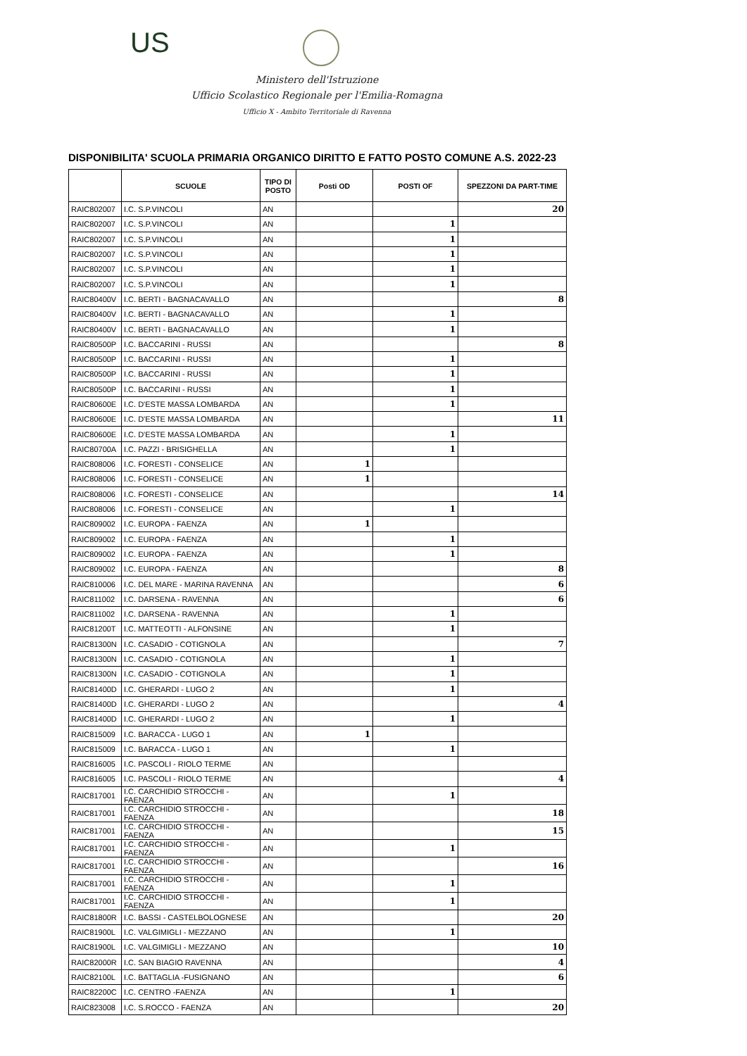US
Ministero dell'Istruzione
Ufficio Scolastico Regionale per l'Emilia-Romagna
Ufficio X - Ambito Territoriale di Ravenna
DISPONIBILITA' SCUOLA PRIMARIA ORGANICO DIRITTO E FATTO POSTO COMUNE A.S. 2022-23
| | SCUOLE | TIPO DI POSTO | Posti OD | POSTI OF | SPEZZONI DA PART-TIME |
| --- | --- | --- | --- | --- | --- |
| RAIC802007 | I.C. S.P.VINCOLI | AN | | | 20 |
| RAIC802007 | I.C. S.P.VINCOLI | AN | | 1 | |
| RAIC802007 | I.C. S.P.VINCOLI | AN | | 1 | |
| RAIC802007 | I.C. S.P.VINCOLI | AN | | 1 | |
| RAIC802007 | I.C. S.P.VINCOLI | AN | | 1 | |
| RAIC802007 | I.C. S.P.VINCOLI | AN | | 1 | |
| RAIC80400V | I.C. BERTI - BAGNACAVALLO | AN | | | 8 |
| RAIC80400V | I.C. BERTI - BAGNACAVALLO | AN | | 1 | |
| RAIC80400V | I.C. BERTI - BAGNACAVALLO | AN | | 1 | |
| RAIC80500P | I.C. BACCARINI - RUSSI | AN | | | 8 |
| RAIC80500P | I.C. BACCARINI - RUSSI | AN | | 1 | |
| RAIC80500P | I.C. BACCARINI - RUSSI | AN | | 1 | |
| RAIC80500P | I.C. BACCARINI - RUSSI | AN | | 1 | |
| RAIC80600E | I.C. D'ESTE MASSA LOMBARDA | AN | | 1 | |
| RAIC80600E | I.C. D'ESTE MASSA LOMBARDA | AN | | | 11 |
| RAIC80600E | I.C. D'ESTE MASSA LOMBARDA | AN | | 1 | |
| RAIC80700A | I.C. PAZZI - BRISIGHELLA | AN | | 1 | |
| RAIC808006 | I.C. FORESTI - CONSELICE | AN | 1 | | |
| RAIC808006 | I.C. FORESTI - CONSELICE | AN | 1 | | |
| RAIC808006 | I.C. FORESTI - CONSELICE | AN | | | 14 |
| RAIC808006 | I.C. FORESTI - CONSELICE | AN | | 1 | |
| RAIC809002 | I.C. EUROPA - FAENZA | AN | 1 | | |
| RAIC809002 | I.C. EUROPA - FAENZA | AN | | 1 | |
| RAIC809002 | I.C. EUROPA - FAENZA | AN | | 1 | |
| RAIC809002 | I.C. EUROPA - FAENZA | AN | | | 8 |
| RAIC810006 | I.C. DEL MARE - MARINA RAVENNA | AN | | | 6 |
| RAIC811002 | I.C. DARSENA - RAVENNA | AN | | | 6 |
| RAIC811002 | I.C. DARSENA - RAVENNA | AN | | 1 | |
| RAIC81200T | I.C. MATTEOTTI - ALFONSINE | AN | | 1 | |
| RAIC81300N | I.C. CASADIO - COTIGNOLA | AN | | | 7 |
| RAIC81300N | I.C. CASADIO - COTIGNOLA | AN | | 1 | |
| RAIC81300N | I.C. CASADIO - COTIGNOLA | AN | | 1 | |
| RAIC81400D | I.C. GHERARDI - LUGO 2 | AN | | 1 | |
| RAIC81400D | I.C. GHERARDI - LUGO 2 | AN | | | 4 |
| RAIC81400D | I.C. GHERARDI - LUGO 2 | AN | | 1 | |
| RAIC815009 | I.C. BARACCA - LUGO 1 | AN | 1 | | |
| RAIC815009 | I.C. BARACCA - LUGO 1 | AN | | 1 | |
| RAIC816005 | I.C. PASCOLI - RIOLO TERME | AN | | | |
| RAIC816005 | I.C. PASCOLI - RIOLO TERME | AN | | | 4 |
| RAIC817001 | I.C. CARCHIDIO STROCCHI - FAENZA | AN | | 1 | |
| RAIC817001 | I.C. CARCHIDIO STROCCHI - FAENZA | AN | | | 18 |
| RAIC817001 | I.C. CARCHIDIO STROCCHI - FAENZA | AN | | | 15 |
| RAIC817001 | I.C. CARCHIDIO STROCCHI - FAENZA | AN | | 1 | |
| RAIC817001 | I.C. CARCHIDIO STROCCHI - FAENZA | AN | | | 16 |
| RAIC817001 | I.C. CARCHIDIO STROCCHI - FAENZA | AN | | 1 | |
| RAIC817001 | I.C. CARCHIDIO STROCCHI - FAENZA | AN | | 1 | |
| RAIC81800R | I.C. BASSI - CASTELBOLOGNESE | AN | | | 20 |
| RAIC81900L | I.C. VALGIMIGLI - MEZZANO | AN | | 1 | |
| RAIC81900L | I.C. VALGIMIGLI - MEZZANO | AN | | | 10 |
| RAIC82000R | I.C. SAN BIAGIO RAVENNA | AN | | | 4 |
| RAIC82100L | I.C. BATTAGLIA -FUSIGNANO | AN | | | 6 |
| RAIC82200C | I.C. CENTRO -FAENZA | AN | | 1 | |
| RAIC823008 | I.C. S.ROCCO - FAENZA | AN | | | 20 |